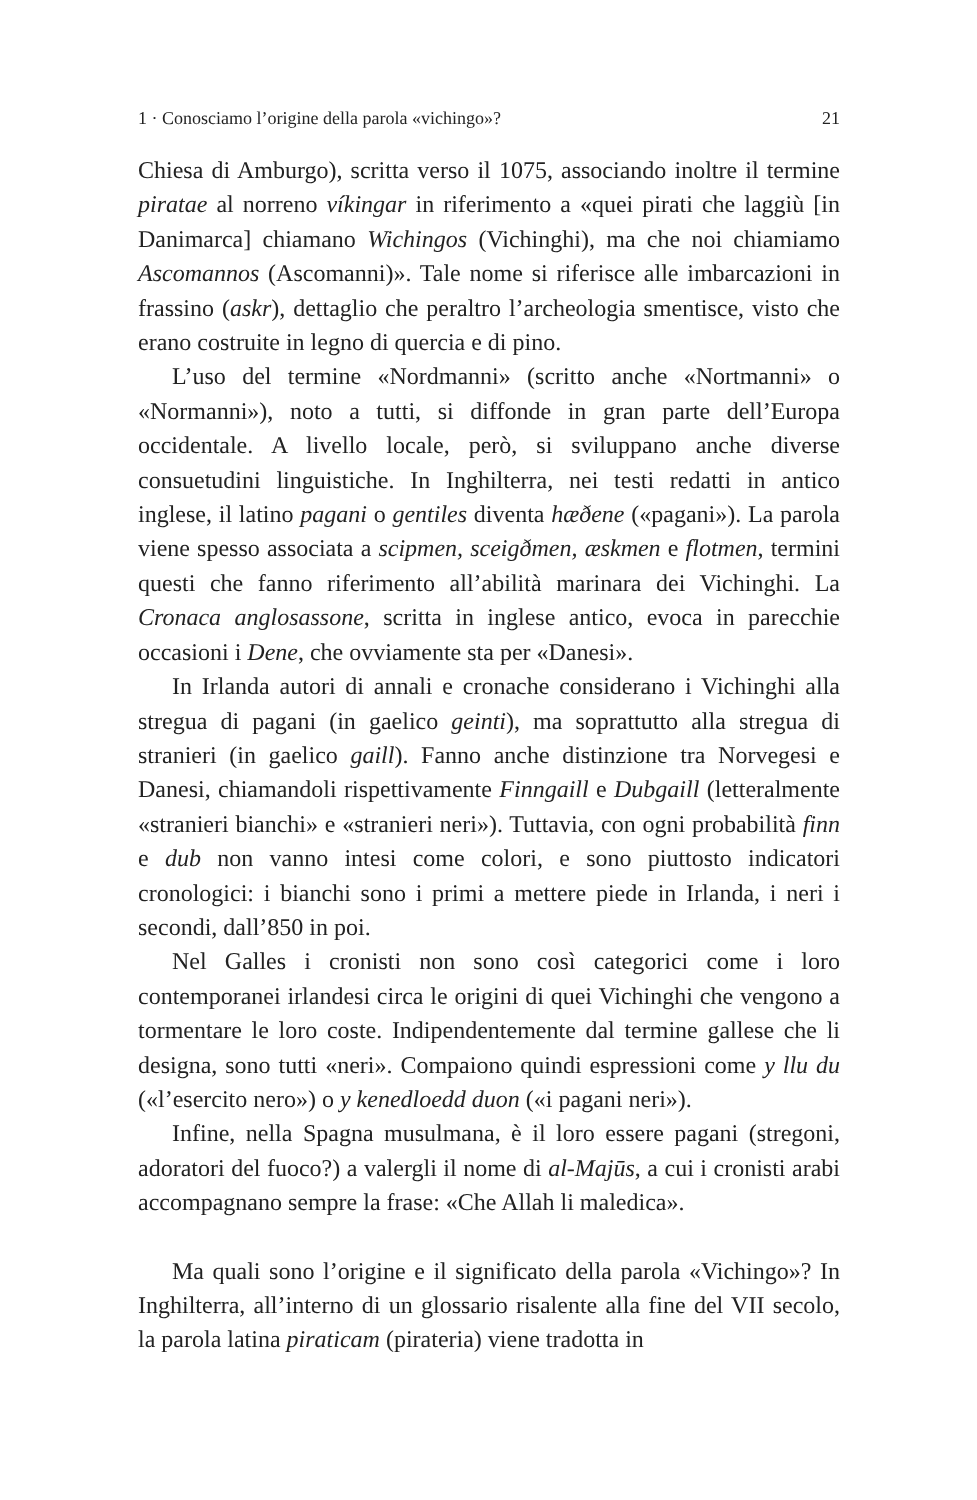1 · Conosciamo l’origine della parola «vichingo»? 21
Chiesa di Amburgo), scritta verso il 1075, associando inoltre il termine piratae al norreno víkingar in riferimento a «quei pirati che laggiù [in Danimarca] chiamano Wichingos (Vichinghi), ma che noi chiamiamo Ascomannos (Ascomanni)». Tale nome si riferisce alle imbarcazioni in frassino (askr), dettaglio che peraltro l’archeologia smentisce, visto che erano costruite in legno di quercia e di pino.
L’uso del termine «Nordmanni» (scritto anche «Nortmanni» o «Normanni»), noto a tutti, si diffonde in gran parte dell’Europa occidentale. A livello locale, però, si sviluppano anche diverse consuetudini linguistiche. In Inghilterra, nei testi redatti in antico inglese, il latino pagani o gentiles diventa hæðene («pagani»). La parola viene spesso associata a scipmen, sceigðmen, æskmen e flotmen, termini questi che fanno riferimento all’abilità marinara dei Vichinghi. La Cronaca anglosassone, scritta in inglese antico, evoca in parecchie occasioni i Dene, che ovviamente sta per «Danesi».
In Irlanda autori di annali e cronache considerano i Vichinghi alla stregua di pagani (in gaelico geinti), ma soprattutto alla stregua di stranieri (in gaelico gaill). Fanno anche distinzione tra Norvegesi e Danesi, chiamandoli rispettivamente Finngaill e Dubgaill (letteralmente «stranieri bianchi» e «stranieri neri»). Tuttavia, con ogni probabilità finn e dub non vanno intesi come colori, e sono piuttosto indicatori cronologici: i bianchi sono i primi a mettere piede in Irlanda, i neri i secondi, dall’850 in poi.
Nel Galles i cronisti non sono così categorici come i loro contemporanei irlandesi circa le origini di quei Vichinghi che vengono a tormentare le loro coste. Indipendentemente dal termine gallese che li designa, sono tutti «neri». Compaiono quindi espressioni come y llu du («l’esercito nero») o y kenedloedd duon («i pagani neri»).
Infine, nella Spagna musulmana, è il loro essere pagani (stregoni, adoratori del fuoco?) a valergli il nome di al-Majūs, a cui i cronisti arabi accompagnano sempre la frase: «Che Allah li maledica».
Ma quali sono l’origine e il significato della parola «Vichingo»? In Inghilterra, all’interno di un glossario risalente alla fine del VII secolo, la parola latina piraticam (pirateria) viene tradotta in